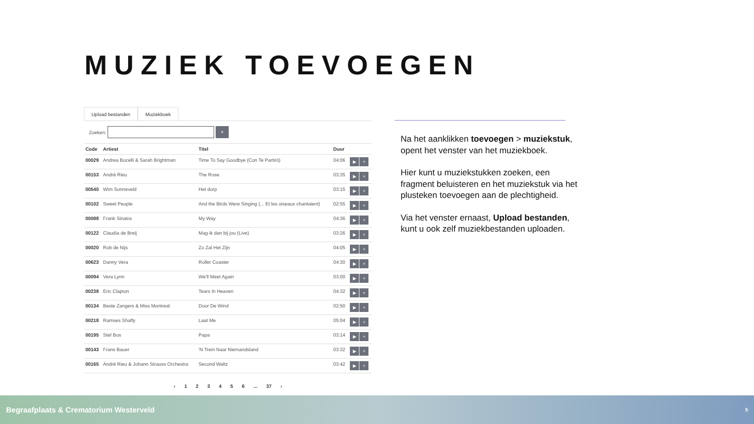MUZIEK TOEVOEGEN
Upload bestanden Muziekboek
Zoeken:
⌕
| Code | Artiest | Titel | Duur | |
| --- | --- | --- | --- | --- |
| 00029 | Andrea Bocelli & Sarah Brightman | Time To Say Goodbye (Con Te Partirò) | 04:06 | ▶ + |
| 00153 | André Rieu | The Rose | 03:35 | ▶ + |
| 00540 | Wim Sonneveld | Het dorp | 03:15 | ▶ + |
| 00102 | Sweet People | And the Birds Were Singing (... Et les oiseaux chantaient) | 02:55 | ▶ + |
| 00088 | Frank Sinatra | My Way | 04:36 | ▶ + |
| 00122 | Claudia de Breij | Mag ik dan bij jou (Live) | 03:26 | ▶ + |
| 00020 | Rob de Nijs | Zo Zal Het Zijn | 04:05 | ▶ + |
| 00623 | Danny Vera | Roller Coaster | 04:30 | ▶ + |
| 00094 | Vera Lynn | We'll Meet Again | 03:00 | ▶ + |
| 00238 | Eric Clapton | Tears In Heaven | 04:32 | ▶ + |
| 00134 | Beste Zangers & Miss Montreal | Door De Wind | 02:50 | ▶ + |
| 00218 | Ramses Shaffy | Laat Me | 05:04 | ▶ + |
| 00195 | Stef Bos | Papa | 03:14 | ▶ + |
| 00143 | Frans Bauer | 'N Trein Naar Niemandsland | 03:32 | ▶ + |
| 00165 | André Rieu & Johann Strauss Orchestra | Second Waltz | 03:42 | ▶ + |
‹ 1 2 3 4 5 6 ... 37 ›
Na het aanklikken toevoegen > muziekstuk, opent het venster van het muziekboek.
Hier kunt u muziekstukken zoeken, een fragment beluisteren en het muziekstuk via het plusteken toevoegen aan de plechtigheid.
Via het venster ernaast, Upload bestanden, kunt u ook zelf muziekbestanden uploaden.
Begraafplaats & Crematorium Westerveld 5